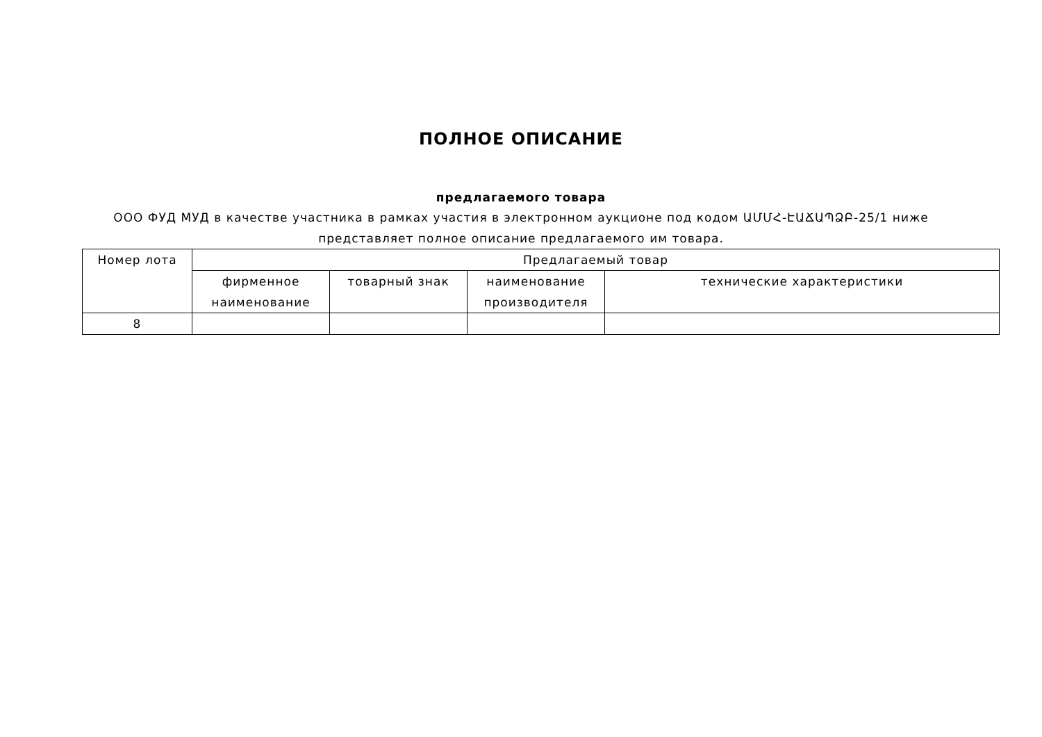ПОЛНОЕ ОПИСАНИЕ
предлагаемого товара
ООО ФУД МУД в качестве участника в рамках участия в электронном аукционе под кодом ԱՄՄՀ-ԷԱՃԱՊՁԲ-25/1 ниже представляет полное описание предлагаемого им товара.
| Номер лота | Предлагаемый товар | | | |
| --- | --- | --- | --- | --- |
| | фирменное наименование | товарный знак | наименование производителя | технические характеристики |
| 8 | | | | |